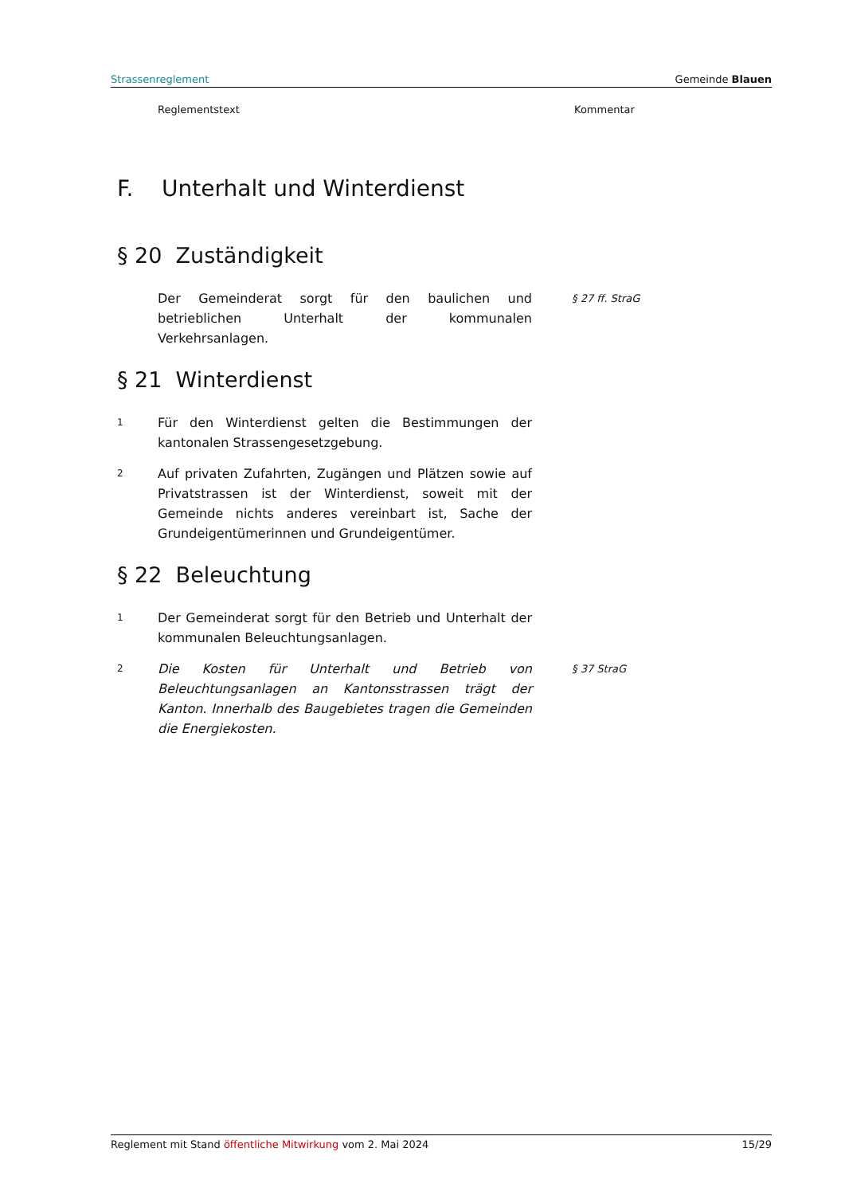Strassenreglement Gemeinde Blauen
Reglementstext Kommentar
F. Unterhalt und Winterdienst
§ 20 Zuständigkeit
Der Gemeinderat sorgt für den baulichen und betrieblichen Unterhalt der kommunalen Verkehrsanlagen.
§ 27 ff. StraG
§ 21 Winterdienst
1
Für den Winterdienst gelten die Bestimmungen der kantonalen Strassengesetzgebung.
2
Auf privaten Zufahrten, Zugängen und Plätzen sowie auf Privatstrassen ist der Winterdienst, soweit mit der Gemeinde nichts anderes vereinbart ist, Sache der Grundeigentümerinnen und Grundeigentümer.
§ 22 Beleuchtung
1
Der Gemeinderat sorgt für den Betrieb und Unterhalt der kommunalen Beleuchtungsanlagen.
2
Die Kosten für Unterhalt und Betrieb von Beleuchtungsanlagen an Kantonsstrassen trägt der Kanton. Innerhalb des Baugebietes tragen die Gemeinden die Energiekosten.
§ 37 StraG
Reglement mit Stand öffentliche Mitwirkung vom 2. Mai 2024 15/29